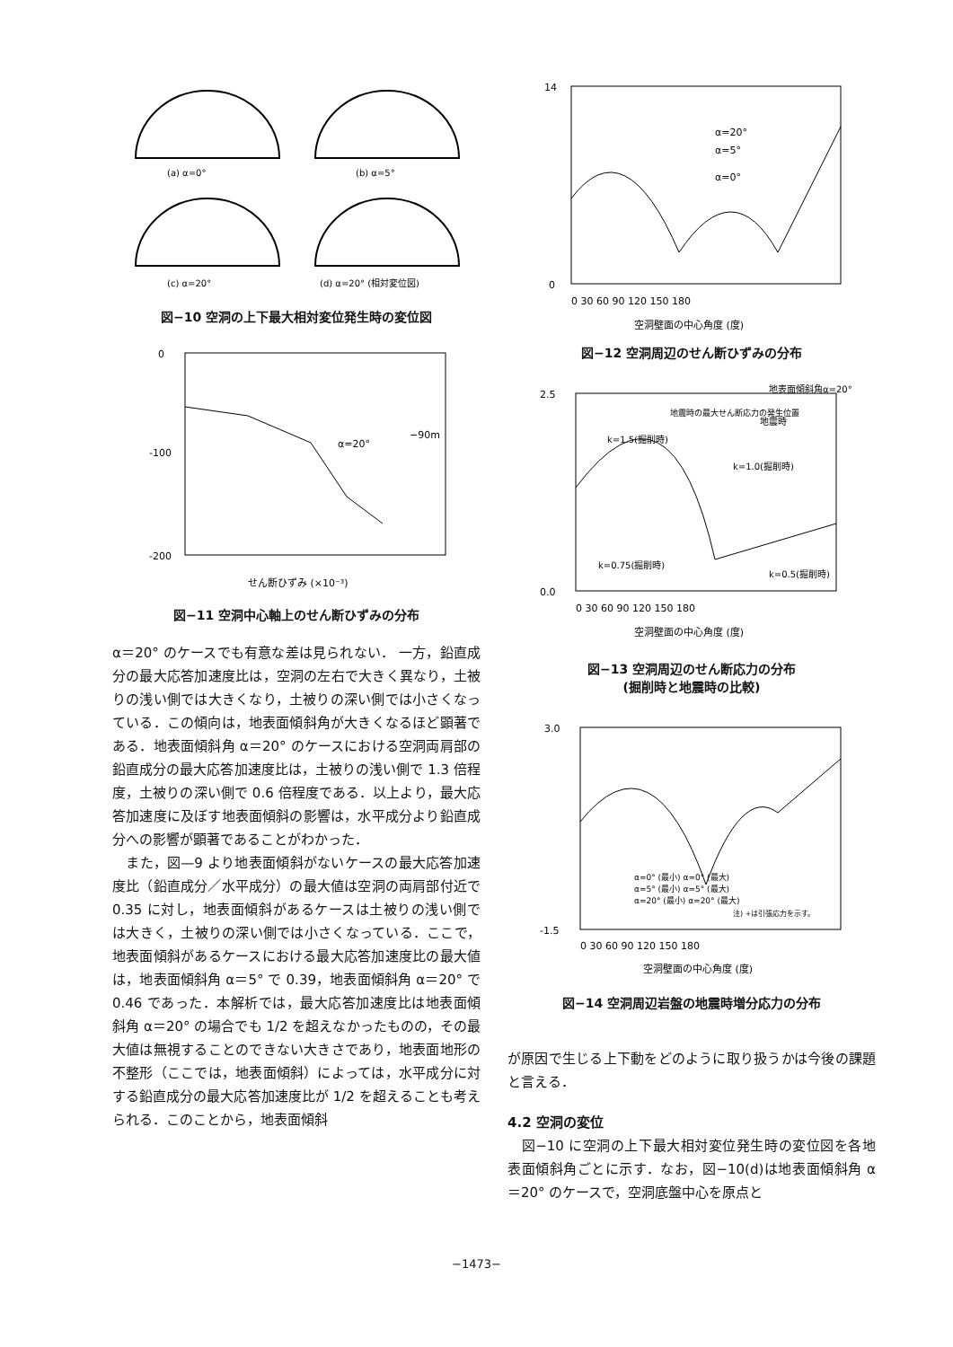(a) α=0°
(b) α=5°
(c) α=20°
(d) α=20° (相対変位図)
図−10 空洞の上下最大相対変位発生時の変位図
0
-100
-200
α=20°
−90m
せん断ひずみ (×10⁻³)
図−11 空洞中心軸上のせん断ひずみの分布
α＝20° のケースでも有意な差は見られない． 一方，鉛直成分の最大応答加速度比は，空洞の左右で大きく異なり，土被りの浅い側では大きくなり，土被りの深い側では小さくなっている．この傾向は，地表面傾斜角が大きくなるほど顕著である．地表面傾斜角 α＝20° のケースにおける空洞両肩部の鉛直成分の最大応答加速度比は，土被りの浅い側で 1.3 倍程度，土被りの深い側で 0.6 倍程度である．以上より，最大応答加速度に及ぼす地表面傾斜の影響は，水平成分より鉛直成分への影響が顕著であることがわかった．
　また，図—9 より地表面傾斜がないケースの最大応答加速度比（鉛直成分／水平成分）の最大値は空洞の両肩部付近で 0.35 に対し，地表面傾斜があるケースは土被りの浅い側では大きく，土被りの深い側では小さくなっている．ここで，地表面傾斜があるケースにおける最大応答加速度比の最大値は，地表面傾斜角 α＝5° で 0.39，地表面傾斜角 α＝20° で 0.46 であった．本解析では，最大応答加速度比は地表面傾斜角 α＝20° の場合でも 1/2 を超えなかったものの，その最大値は無視することのできない大きさであり，地表面地形の不整形（ここでは，地表面傾斜）によっては，水平成分に対する鉛直成分の最大応答加速度比が 1/2 を超えることも考えられる．このことから，地表面傾斜
14
0
α=20°
α=5°
α=0°
0 30 60 90 120 150 180
空洞壁面の中心角度 (度)
図−12 空洞周辺のせん断ひずみの分布
地表面傾斜角α=20°
地震時の最大せん断応力の発生位置
k=1.5(掘削時)
k=1.0(掘削時)
地震時
k=0.75(掘削時)
k=0.5(掘削時)
2.5
0.0
0 30 60 90 120 150 180
空洞壁面の中心角度 (度)
図−13 空洞周辺のせん断応力の分布
(掘削時と地震時の比較)
3.0
-1.5
α=0° (最小) α=0° (最大)
α=5° (最小) α=5° (最大)
α=20° (最小) α=20° (最大)
注) +は引張応力を示す。
0 30 60 90 120 150 180
空洞壁面の中心角度 (度)
図−14 空洞周辺岩盤の地震時増分応力の分布
が原因で生じる上下動をどのように取り扱うかは今後の課題と言える．
4.2 空洞の変位
　図−10 に空洞の上下最大相対変位発生時の変位図を各地表面傾斜角ごとに示す．なお，図−10(d)は地表面傾斜角 α＝20° のケースで，空洞底盤中心を原点と
−1473−